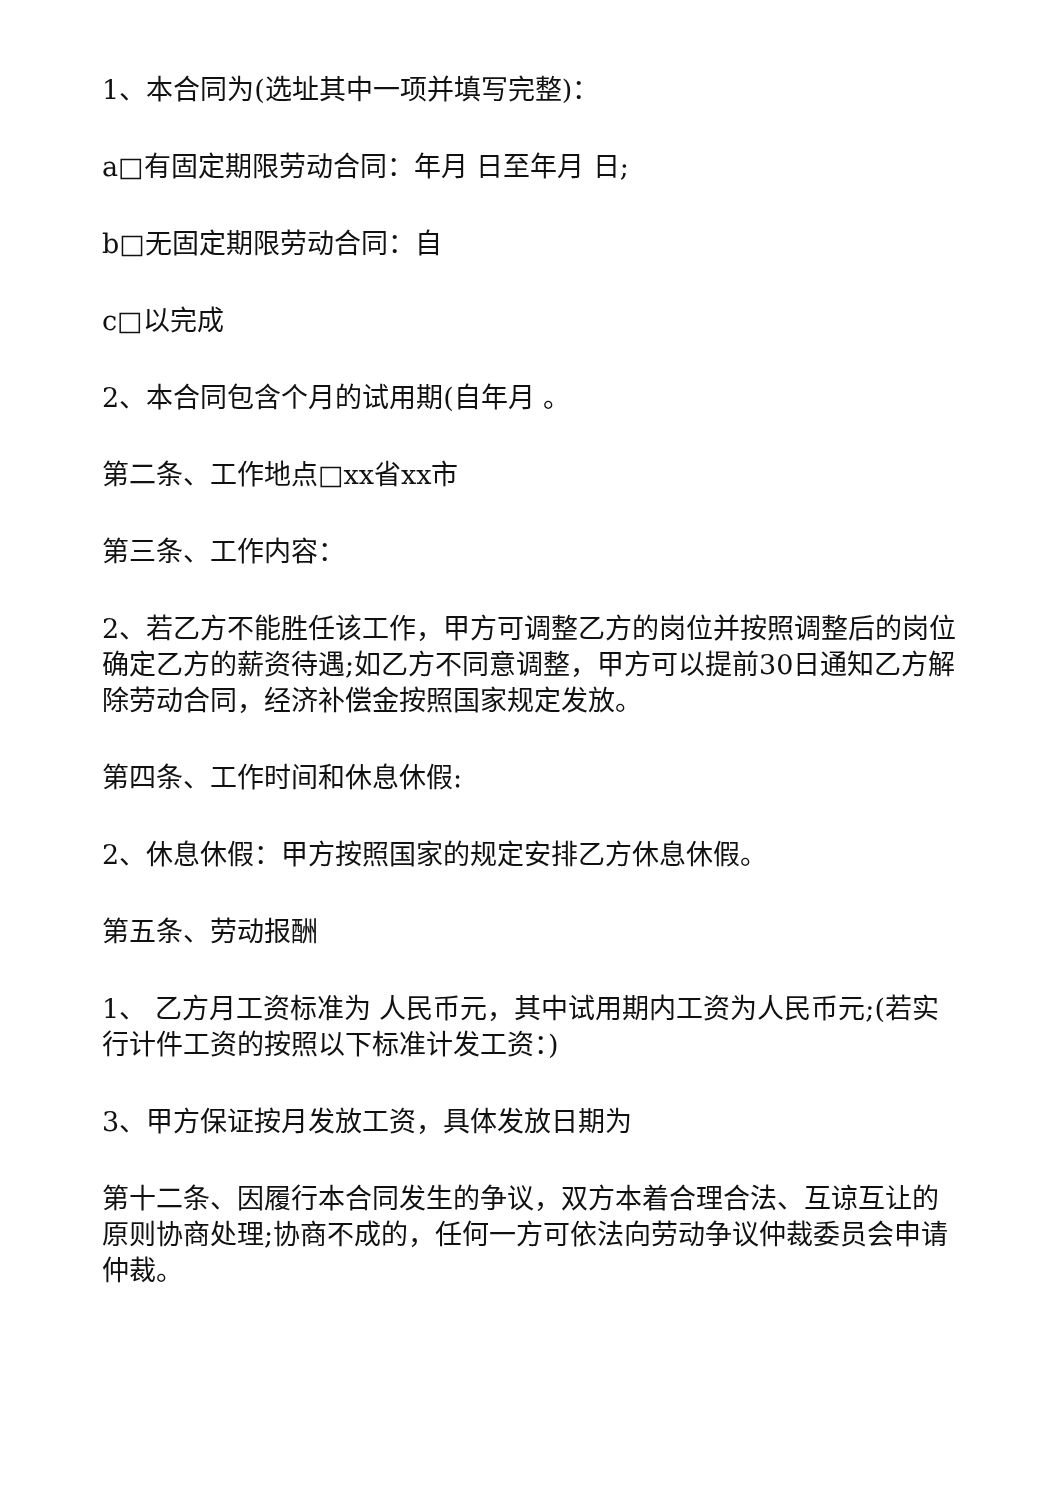1、本合同为(选址其中一项并填写完整)：
a□有固定期限劳动合同：年月 日至年月 日;
b□无固定期限劳动合同：自
c□以完成
2、本合同包含个月的试用期(自年月 。
第二条、工作地点□xx省xx市
第三条、工作内容：
2、若乙方不能胜任该工作，甲方可调整乙方的岗位并按照调整后的岗位确定乙方的薪资待遇;如乙方不同意调整，甲方可以提前30日通知乙方解除劳动合同，经济补偿金按照国家规定发放。
第四条、工作时间和休息休假:
2、休息休假：甲方按照国家的规定安排乙方休息休假。
第五条、劳动报酬
1、 乙方月工资标准为 人民币元，其中试用期内工资为人民币元;(若实行计件工资的按照以下标准计发工资：)
3、甲方保证按月发放工资，具体发放日期为
第十二条、因履行本合同发生的争议，双方本着合理合法、互谅互让的原则协商处理;协商不成的，任何一方可依法向劳动争议仲裁委员会申请仲裁。